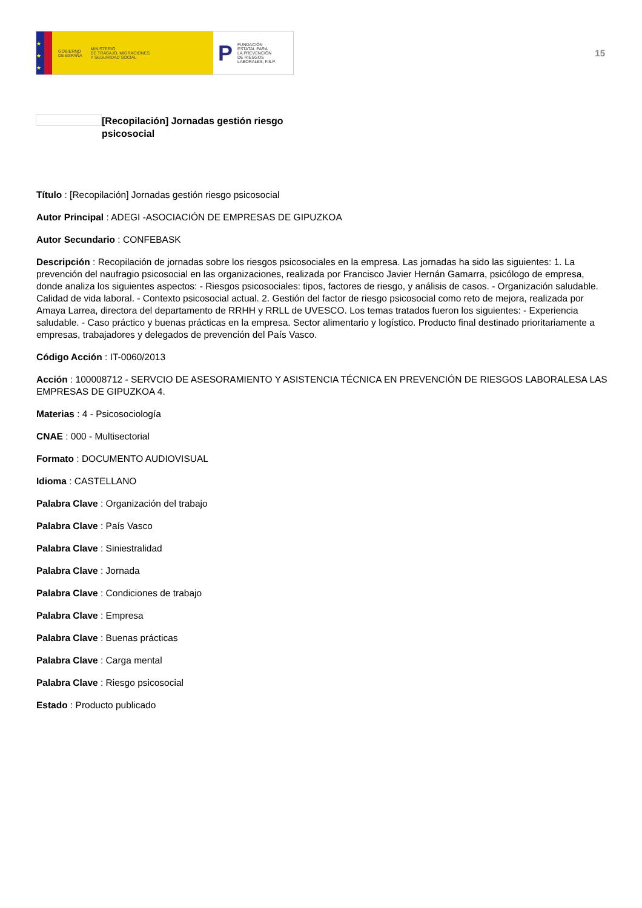★
★
★
GOBIERNO
DE ESPAÑA MINISTERIO
DE TRABAJO, MIGRACIONES
Y SEGURIDAD SOCIAL
P FUNDACIÓN
ESTATAL PARA
LA PREVENCIÓN
DE RIESGOS
LABORALES, F.S.P.
15
[Recopilación] Jornadas gestión riesgo psicosocial
Título : [Recopilación] Jornadas gestión riesgo psicosocial
Autor Principal : ADEGI -ASOCIACIÓN DE EMPRESAS DE GIPUZKOA
Autor Secundario : CONFEBASK
Descripción : Recopilación de jornadas sobre los riesgos psicosociales en la empresa. Las jornadas ha sido las siguientes: 1. La prevención del naufragio psicosocial en las organizaciones, realizada por Francisco Javier Hernán Gamarra, psicólogo de empresa, donde analiza los siguientes aspectos: - Riesgos psicosociales: tipos, factores de riesgo, y análisis de casos. - Organización saludable. Calidad de vida laboral. - Contexto psicosocial actual. 2. Gestión del factor de riesgo psicosocial como reto de mejora, realizada por Amaya Larrea, directora del departamento de RRHH y RRLL de UVESCO. Los temas tratados fueron los siguientes: - Experiencia saludable. - Caso práctico y buenas prácticas en la empresa. Sector alimentario y logístico. Producto final destinado prioritariamente a empresas, trabajadores y delegados de prevención del País Vasco.
Código Acción : IT-0060/2013
Acción : 100008712 - SERVCIO DE ASESORAMIENTO Y ASISTENCIA TÉCNICA EN PREVENCIÓN DE RIESGOS LABORALESA LAS EMPRESAS DE GIPUZKOA 4.
Materias : 4 - Psicosociología
CNAE : 000 - Multisectorial
Formato : DOCUMENTO AUDIOVISUAL
Idioma : CASTELLANO
Palabra Clave : Organización del trabajo
Palabra Clave : País Vasco
Palabra Clave : Siniestralidad
Palabra Clave : Jornada
Palabra Clave : Condiciones de trabajo
Palabra Clave : Empresa
Palabra Clave : Buenas prácticas
Palabra Clave : Carga mental
Palabra Clave : Riesgo psicosocial
Estado : Producto publicado